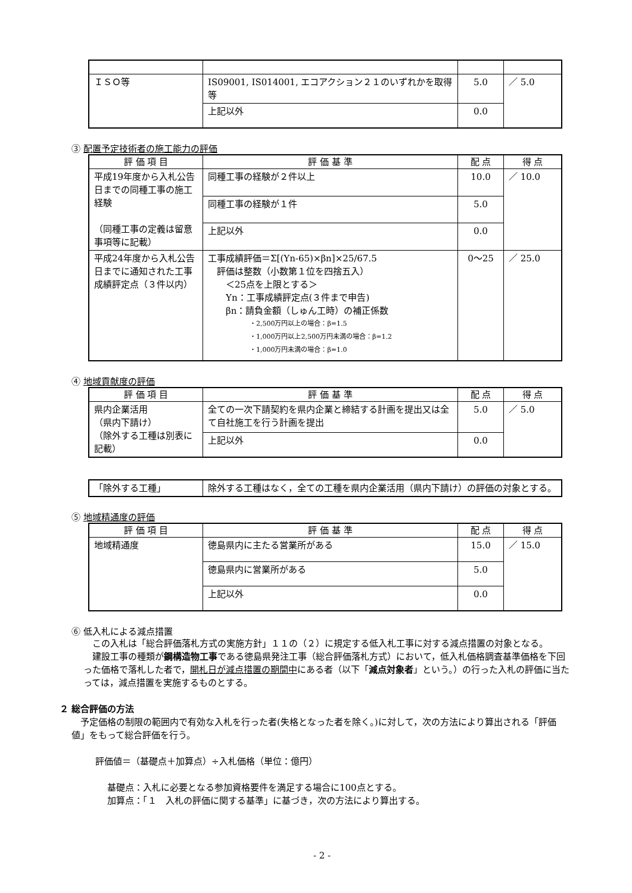| ＩＳＯ等 | IS09001, IS014001, エコアクション２１のいずれかを取得等 | 5.0 | ／ 5.0 |
| | 上記以外 | 0.0 | |
③ 配置予定技術者の施工能力の評価
| 評 価 項 目 | 評 価 基 準 | 配 点 | 得 点 |
| --- | --- | --- | --- |
| 平成19年度から入札公告日までの同種工事の施工経験 （同種工事の定義は留意事項等に記載） | 同種工事の経験が２件以上 | 10.0 | ／ 10.0 |
| | 同種工事の経験が１件 | 5.0 | |
| | 上記以外 | 0.0 | |
| 平成24年度から入札公告日までに通知された工事成績評定点（３件以内） | 工事成績評価＝Σ[(Yn-65)×βn]×25/67.5 評価は整数（小数第１位を四捨五入） ＜25点を上限とする＞ Yn：工事成績評定点(３件まで申告) βn：請負金額（しゅん工時）の補正係数 ・2,500万円以上の場合：β=1.5 ・1,000万円以上2,500万円未満の場合：β=1.2 ・1,000万円未満の場合：β=1.0 | 0〜25 | ／ 25.0 |
④ 地域貢献度の評価
| 評 価 項 目 | 評 価 基 準 | 配 点 | 得 点 |
| --- | --- | --- | --- |
| 県内企業活用 （県内下請け） （除外する工種は別表に記載） | 全ての一次下請契約を県内企業と締結する計画を提出又は全て自社施工を行う計画を提出 | 5.0 | ／ 5.0 |
| | 上記以外 | 0.0 | |
| 「除外する工種」 | 除外する工種はなく，全ての工種を県内企業活用（県内下請け）の評価の対象とする。 |
⑤ 地域精通度の評価
| 評 価 項 目 | 評 価 基 準 | 配 点 | 得 点 |
| --- | --- | --- | --- |
| 地域精通度 | 徳島県内に主たる営業所がある | 15.0 | ／ 15.0 |
| | 徳島県内に営業所がある | 5.0 | |
| | 上記以外 | 0.0 | |
⑥ 低入札による減点措置
　この入札は「総合評価落札方式の実施方針」１１の（２）に規定する低入札工事に対する減点措置の対象となる。
　建設工事の種類が鋼構造物工事である徳島県発注工事（総合評価落札方式）において，低入札価格調査基準価格を下回った価格で落札した者で，開札日が減点措置の期間中にある者（以下「減点対象者」という。）の行った入札の評価に当たっては，減点措置を実施するものとする。
２ 総合評価の方法
　予定価格の制限の範囲内で有効な入札を行った者(失格となった者を除く。)に対して，次の方法により算出される「評価値」をもって総合評価を行う。
評価値＝（基礎点＋加算点）÷入札価格（単位：億円）
基礎点：入札に必要となる参加資格要件を満足する場合に100点とする。
加算点：「１　入札の評価に関する基準」に基づき，次の方法により算出する。
- 2 -